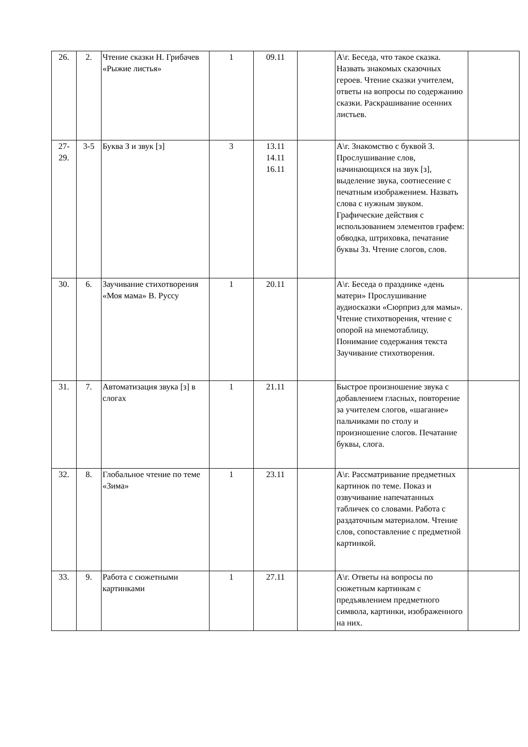| 26. | 2. | Чтение сказки Н. Грибачев «Рыжие листья» | 1 | 09.11 | | А\г. Беседа, что такое сказка. Назвать знакомых сказочных героев. Чтение сказки учителем, ответы на вопросы по содержанию сказки. Раскрашивание осенних листьев. | |
| 27- 29. | 3-5 | Буква З и звук [з] | 3 | 13.11 14.11 16.11 | | А\г. Знакомство с буквой З. Прослушивание слов, начинающихся на звук [з], выделение звука, соотнесение с печатным изображением. Назвать слова с нужным звуком. Графические действия с использованием элементов графем: обводка, штриховка, печатание буквы Зз. Чтение слогов, слов. | |
| 30. | 6. | Заучивание стихотворения «Моя мама» В. Руссу | 1 | 20.11 | | А\г. Беседа о празднике «день матери» Прослушивание аудиосказки «Сюрприз для мамы». Чтение стихотворения, чтение с опорой на мнемотаблицу. Понимание содержания текста Заучивание стихотворения. | |
| 31. | 7. | Автоматизация звука [з] в слогах | 1 | 21.11 | | Быстрое произношение звука с добавлением гласных, повторение за учителем слогов, «шагание» пальчиками по столу и произношение слогов. Печатание буквы, слога. | |
| 32. | 8. | Глобальное чтение по теме «Зима» | 1 | 23.11 | | А\г. Рассматривание предметных картинок по теме. Показ и озвучивание напечатанных табличек со словами. Работа с раздаточным материалом. Чтение слов, сопоставление с предметной картинкой. | |
| 33. | 9. | Работа с сюжетными картинками | 1 | 27.11 | | А\г. Ответы на вопросы по сюжетным картинкам с предъявлением предметного символа, картинки, изображенного на них. | |